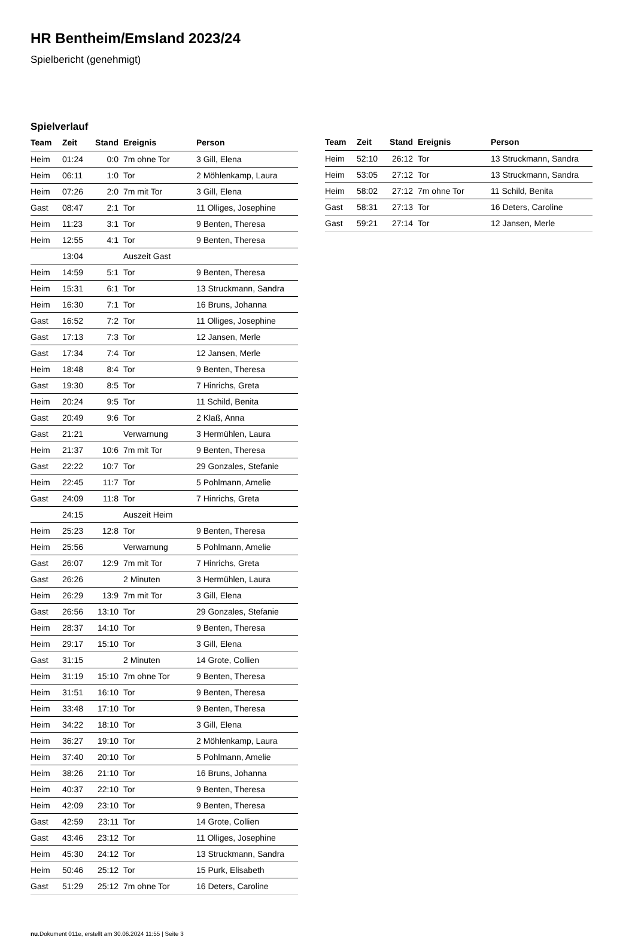HR Bentheim/Emsland 2023/24
Spielbericht (genehmigt)
Spielverlauf
| Team | Zeit | Stand | Ereignis | Person |
| --- | --- | --- | --- | --- |
| Heim | 01:24 | 0:0 | 7m ohne Tor | 3 Gill, Elena |
| Heim | 06:11 | 1:0 | Tor | 2 Möhlenkamp, Laura |
| Heim | 07:26 | 2:0 | 7m mit Tor | 3 Gill, Elena |
| Gast | 08:47 | 2:1 | Tor | 11 Olliges, Josephine |
| Heim | 11:23 | 3:1 | Tor | 9 Benten, Theresa |
| Heim | 12:55 | 4:1 | Tor | 9 Benten, Theresa |
| | 13:04 | | Auszeit Gast | |
| Heim | 14:59 | 5:1 | Tor | 9 Benten, Theresa |
| Heim | 15:31 | 6:1 | Tor | 13 Struckmann, Sandra |
| Heim | 16:30 | 7:1 | Tor | 16 Bruns, Johanna |
| Gast | 16:52 | 7:2 | Tor | 11 Olliges, Josephine |
| Gast | 17:13 | 7:3 | Tor | 12 Jansen, Merle |
| Gast | 17:34 | 7:4 | Tor | 12 Jansen, Merle |
| Heim | 18:48 | 8:4 | Tor | 9 Benten, Theresa |
| Gast | 19:30 | 8:5 | Tor | 7 Hinrichs, Greta |
| Heim | 20:24 | 9:5 | Tor | 11 Schild, Benita |
| Gast | 20:49 | 9:6 | Tor | 2 Klaß, Anna |
| Gast | 21:21 | | Verwarnung | 3 Hermühlen, Laura |
| Heim | 21:37 | 10:6 | 7m mit Tor | 9 Benten, Theresa |
| Gast | 22:22 | 10:7 | Tor | 29 Gonzales, Stefanie |
| Heim | 22:45 | 11:7 | Tor | 5 Pohlmann, Amelie |
| Gast | 24:09 | 11:8 | Tor | 7 Hinrichs, Greta |
| | 24:15 | | Auszeit Heim | |
| Heim | 25:23 | 12:8 | Tor | 9 Benten, Theresa |
| Heim | 25:56 | | Verwarnung | 5 Pohlmann, Amelie |
| Gast | 26:07 | 12:9 | 7m mit Tor | 7 Hinrichs, Greta |
| Gast | 26:26 | | 2 Minuten | 3 Hermühlen, Laura |
| Heim | 26:29 | 13:9 | 7m mit Tor | 3 Gill, Elena |
| Gast | 26:56 | 13:10 | Tor | 29 Gonzales, Stefanie |
| Heim | 28:37 | 14:10 | Tor | 9 Benten, Theresa |
| Heim | 29:17 | 15:10 | Tor | 3 Gill, Elena |
| Gast | 31:15 | | 2 Minuten | 14 Grote, Collien |
| Heim | 31:19 | 15:10 | 7m ohne Tor | 9 Benten, Theresa |
| Heim | 31:51 | 16:10 | Tor | 9 Benten, Theresa |
| Heim | 33:48 | 17:10 | Tor | 9 Benten, Theresa |
| Heim | 34:22 | 18:10 | Tor | 3 Gill, Elena |
| Heim | 36:27 | 19:10 | Tor | 2 Möhlenkamp, Laura |
| Heim | 37:40 | 20:10 | Tor | 5 Pohlmann, Amelie |
| Heim | 38:26 | 21:10 | Tor | 16 Bruns, Johanna |
| Heim | 40:37 | 22:10 | Tor | 9 Benten, Theresa |
| Heim | 42:09 | 23:10 | Tor | 9 Benten, Theresa |
| Gast | 42:59 | 23:11 | Tor | 14 Grote, Collien |
| Gast | 43:46 | 23:12 | Tor | 11 Olliges, Josephine |
| Heim | 45:30 | 24:12 | Tor | 13 Struckmann, Sandra |
| Heim | 50:46 | 25:12 | Tor | 15 Purk, Elisabeth |
| Gast | 51:29 | 25:12 | 7m ohne Tor | 16 Deters, Caroline |
| Team | Zeit | Stand | Ereignis | Person |
| --- | --- | --- | --- | --- |
| Heim | 52:10 | 26:12 | Tor | 13 Struckmann, Sandra |
| Heim | 53:05 | 27:12 | Tor | 13 Struckmann, Sandra |
| Heim | 58:02 | 27:12 | 7m ohne Tor | 11 Schild, Benita |
| Gast | 58:31 | 27:13 | Tor | 16 Deters, Caroline |
| Gast | 59:21 | 27:14 | Tor | 12 Jansen, Merle |
nu.Dokument 011e, erstellt am 30.06.2024 11:55 | Seite 3